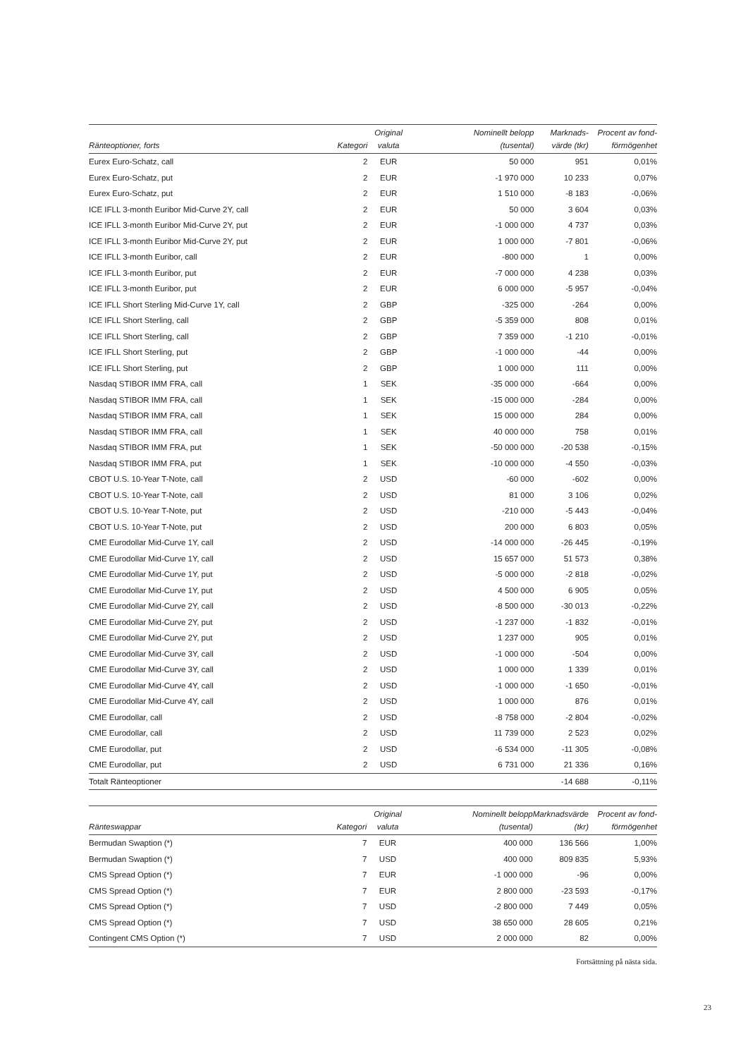| Ränteoptioner, forts | Kategori | Original valuta | Nominellt belopp (tusental) | Marknads- värde (tkr) | Procent av fond- förmögenhet |
| --- | --- | --- | --- | --- | --- |
| Eurex Euro-Schatz, call | 2 | EUR | 50 000 | 951 | 0,01% |
| Eurex Euro-Schatz, put | 2 | EUR | -1 970 000 | 10 233 | 0,07% |
| Eurex Euro-Schatz, put | 2 | EUR | 1 510 000 | -8 183 | -0,06% |
| ICE IFLL 3-month Euribor Mid-Curve 2Y, call | 2 | EUR | 50 000 | 3 604 | 0,03% |
| ICE IFLL 3-month Euribor Mid-Curve 2Y, put | 2 | EUR | -1 000 000 | 4 737 | 0,03% |
| ICE IFLL 3-month Euribor Mid-Curve 2Y, put | 2 | EUR | 1 000 000 | -7 801 | -0,06% |
| ICE IFLL 3-month Euribor, call | 2 | EUR | -800 000 | 1 | 0,00% |
| ICE IFLL 3-month Euribor, put | 2 | EUR | -7 000 000 | 4 238 | 0,03% |
| ICE IFLL 3-month Euribor, put | 2 | EUR | 6 000 000 | -5 957 | -0,04% |
| ICE IFLL Short Sterling Mid-Curve 1Y, call | 2 | GBP | -325 000 | -264 | 0,00% |
| ICE IFLL Short Sterling, call | 2 | GBP | -5 359 000 | 808 | 0,01% |
| ICE IFLL Short Sterling, call | 2 | GBP | 7 359 000 | -1 210 | -0,01% |
| ICE IFLL Short Sterling, put | 2 | GBP | -1 000 000 | -44 | 0,00% |
| ICE IFLL Short Sterling, put | 2 | GBP | 1 000 000 | 111 | 0,00% |
| Nasdaq STIBOR IMM FRA, call | 1 | SEK | -35 000 000 | -664 | 0,00% |
| Nasdaq STIBOR IMM FRA, call | 1 | SEK | -15 000 000 | -284 | 0,00% |
| Nasdaq STIBOR IMM FRA, call | 1 | SEK | 15 000 000 | 284 | 0,00% |
| Nasdaq STIBOR IMM FRA, call | 1 | SEK | 40 000 000 | 758 | 0,01% |
| Nasdaq STIBOR IMM FRA, put | 1 | SEK | -50 000 000 | -20 538 | -0,15% |
| Nasdaq STIBOR IMM FRA, put | 1 | SEK | -10 000 000 | -4 550 | -0,03% |
| CBOT U.S. 10-Year T-Note, call | 2 | USD | -60 000 | -602 | 0,00% |
| CBOT U.S. 10-Year T-Note, call | 2 | USD | 81 000 | 3 106 | 0,02% |
| CBOT U.S. 10-Year T-Note, put | 2 | USD | -210 000 | -5 443 | -0,04% |
| CBOT U.S. 10-Year T-Note, put | 2 | USD | 200 000 | 6 803 | 0,05% |
| CME Eurodollar Mid-Curve 1Y, call | 2 | USD | -14 000 000 | -26 445 | -0,19% |
| CME Eurodollar Mid-Curve 1Y, call | 2 | USD | 15 657 000 | 51 573 | 0,38% |
| CME Eurodollar Mid-Curve 1Y, put | 2 | USD | -5 000 000 | -2 818 | -0,02% |
| CME Eurodollar Mid-Curve 1Y, put | 2 | USD | 4 500 000 | 6 905 | 0,05% |
| CME Eurodollar Mid-Curve 2Y, call | 2 | USD | -8 500 000 | -30 013 | -0,22% |
| CME Eurodollar Mid-Curve 2Y, put | 2 | USD | -1 237 000 | -1 832 | -0,01% |
| CME Eurodollar Mid-Curve 2Y, put | 2 | USD | 1 237 000 | 905 | 0,01% |
| CME Eurodollar Mid-Curve 3Y, call | 2 | USD | -1 000 000 | -504 | 0,00% |
| CME Eurodollar Mid-Curve 3Y, call | 2 | USD | 1 000 000 | 1 339 | 0,01% |
| CME Eurodollar Mid-Curve 4Y, call | 2 | USD | -1 000 000 | -1 650 | -0,01% |
| CME Eurodollar Mid-Curve 4Y, call | 2 | USD | 1 000 000 | 876 | 0,01% |
| CME Eurodollar, call | 2 | USD | -8 758 000 | -2 804 | -0,02% |
| CME Eurodollar, call | 2 | USD | 11 739 000 | 2 523 | 0,02% |
| CME Eurodollar, put | 2 | USD | -6 534 000 | -11 305 | -0,08% |
| CME Eurodollar, put | 2 | USD | 6 731 000 | 21 336 | 0,16% |
| Totalt Ränteoptioner | | | | -14 688 | -0,11% |
| Ränteswappar | Kategori | Original valuta | Nominellt belopp (tusental) | Marknadsvärde (tkr) | Procent av fond- förmögenhet |
| --- | --- | --- | --- | --- | --- |
| Bermudan Swaption (*) | 7 | EUR | 400 000 | 136 566 | 1,00% |
| Bermudan Swaption (*) | 7 | USD | 400 000 | 809 835 | 5,93% |
| CMS Spread Option (*) | 7 | EUR | -1 000 000 | -96 | 0,00% |
| CMS Spread Option (*) | 7 | EUR | 2 800 000 | -23 593 | -0,17% |
| CMS Spread Option (*) | 7 | USD | -2 800 000 | 7 449 | 0,05% |
| CMS Spread Option (*) | 7 | USD | 38 650 000 | 28 605 | 0,21% |
| Contingent CMS Option (*) | 7 | USD | 2 000 000 | 82 | 0,00% |
Fortsättning på nästa sida.
23